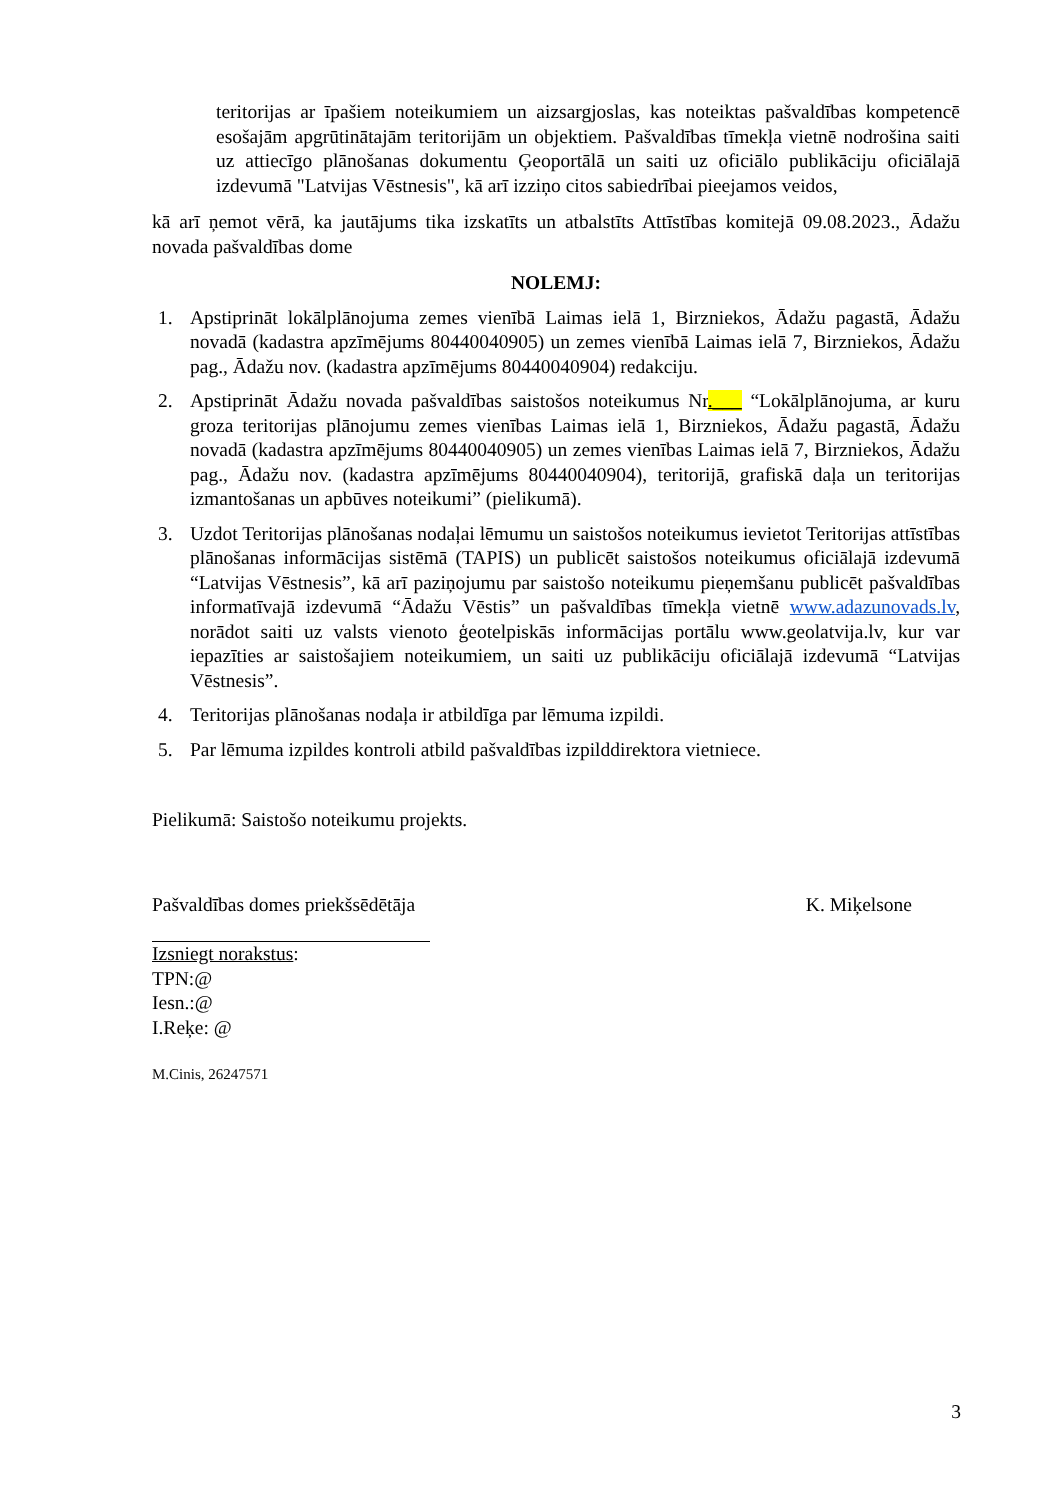teritorijas ar īpašiem noteikumiem un aizsargjoslas, kas noteiktas pašvaldības kompetencē esošajām apgrūtinātajām teritorijām un objektiem. Pašvaldības tīmekļa vietnē nodrošina saiti uz attiecīgo plānošanas dokumentu Ģeoportālā un saiti uz oficiālo publikāciju oficiālajā izdevumā "Latvijas Vēstnesis", kā arī izziņo citos sabiedrībai pieejamos veidos,
kā arī ņemot vērā, ka jautājums tika izskatīts un atbalstīts Attīstības komitejā 09.08.2023., Ādažu novada pašvaldības dome
NOLEMJ:
1. Apstiprināt lokālplānojuma zemes vienībā Laimas ielā 1, Birzniekos, Ādažu pagastā, Ādažu novadā (kadastra apzīmējums 80440040905) un zemes vienībā Laimas ielā 7, Birzniekos, Ādažu pag., Ādažu nov. (kadastra apzīmējums 80440040904) redakciju.
2. Apstiprināt Ādažu novada pašvaldības saistošos noteikumus Nr.___ “Lokālplānojuma, ar kuru groza teritorijas plānojumu zemes vienības Laimas ielā 1, Birzniekos, Ādažu pagastā, Ādažu novadā (kadastra apzīmējums 80440040905) un zemes vienības Laimas ielā 7, Birzniekos, Ādažu pag., Ādažu nov. (kadastra apzīmējums 80440040904), teritorijā, grafiskā daļa un teritorijas izmantošanas un apbūves noteikumi” (pielikumā).
3. Uzdot Teritorijas plānošanas nodaļai lēmumu un saistošos noteikumus ievietot Teritorijas attīstības plānošanas informācijas sistēmā (TAPIS) un publicēt saistošos noteikumus oficiālajā izdevumā “Latvijas Vēstnesis”, kā arī paziņojumu par saistošo noteikumu pieņemšanu publicēt pašvaldības informatīvajā izdevumā “Ādažu Vēstis” un pašvaldības tīmekļa vietnē www.adazunovads.lv, norādot saiti uz valsts vienoto ģeotelpiskās informācijas portālu www.geolatvija.lv, kur var iepazīties ar saistošajiem noteikumiem, un saiti uz publikāciju oficiālajā izdevumā “Latvijas Vēstnesis”.
4. Teritorijas plānošanas nodaļa ir atbildīga par lēmuma izpildi.
5. Par lēmuma izpildes kontroli atbild pašvaldības izpilddirektora vietniece.
Pielikumā: Saistošo noteikumu projekts.
Pašvaldības domes priekšsēdētāja K. Miķelsone
Izsniegt norakstus:
TPN:@
Iesn.:@
I.Reķe: @
M.Cinis, 26247571
3